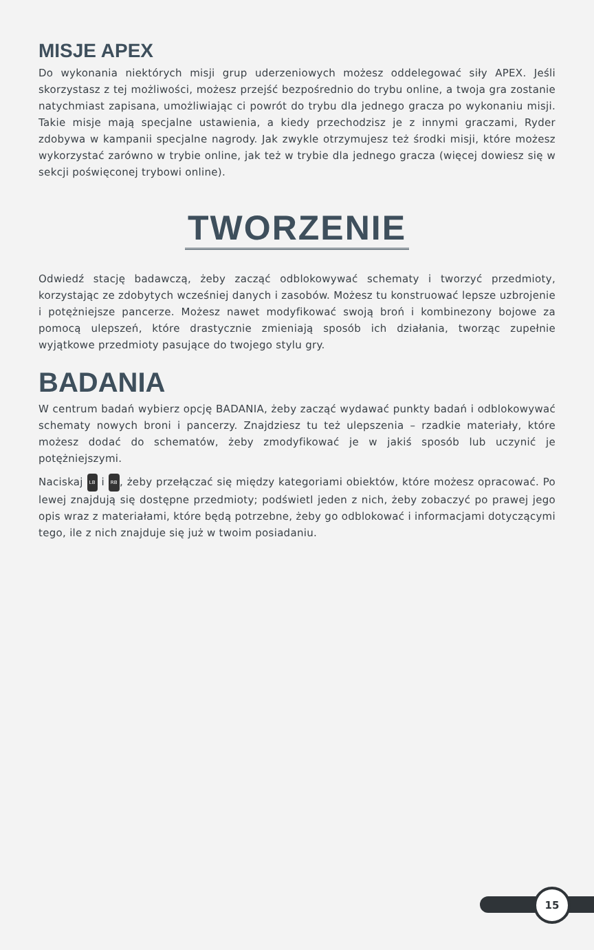MISJE APEX
Do wykonania niektórych misji grup uderzeniowych możesz oddelegować siły APEX. Jeśli skorzystasz z tej możliwości, możesz przejść bezpośrednio do trybu online, a twoja gra zostanie natychmiast zapisana, umożliwiając ci powrót do trybu dla jednego gracza po wykonaniu misji. Takie misje mają specjalne ustawienia, a kiedy przechodzisz je z innymi graczami, Ryder zdobywa w kampanii specjalne nagrody. Jak zwykle otrzymujesz też środki misji, które możesz wykorzystać zarówno w trybie online, jak też w trybie dla jednego gracza (więcej dowiesz się w sekcji poświęconej trybowi online).
TWORZENIE
Odwiedź stację badawczą, żeby zacząć odblokowywać schematy i tworzyć przedmioty, korzystając ze zdobytych wcześniej danych i zasobów. Możesz tu konstruować lepsze uzbrojenie i potężniejsze pancerze. Możesz nawet modyfikować swoją broń i kombinezony bojowe za pomocą ulepszeń, które drastycznie zmieniają sposób ich działania, tworząc zupełnie wyjątkowe przedmioty pasujące do twojego stylu gry.
BADANIA
W centrum badań wybierz opcję BADANIA, żeby zacząć wydawać punkty badań i odblokowywać schematy nowych broni i pancerzy. Znajdziesz tu też ulepszenia – rzadkie materiały, które możesz dodać do schematów, żeby zmodyfikować je w jakiś sposób lub uczynić je potężniejszymi.
Naciskaj LB i RB, żeby przełączać się między kategoriami obiektów, które możesz opracować. Po lewej znajdują się dostępne przedmioty; podświetl jeden z nich, żeby zobaczyć po prawej jego opis wraz z materiałami, które będą potrzebne, żeby go odblokować i informacjami dotyczącymi tego, ile z nich znajduje się już w twoim posiadaniu.
15